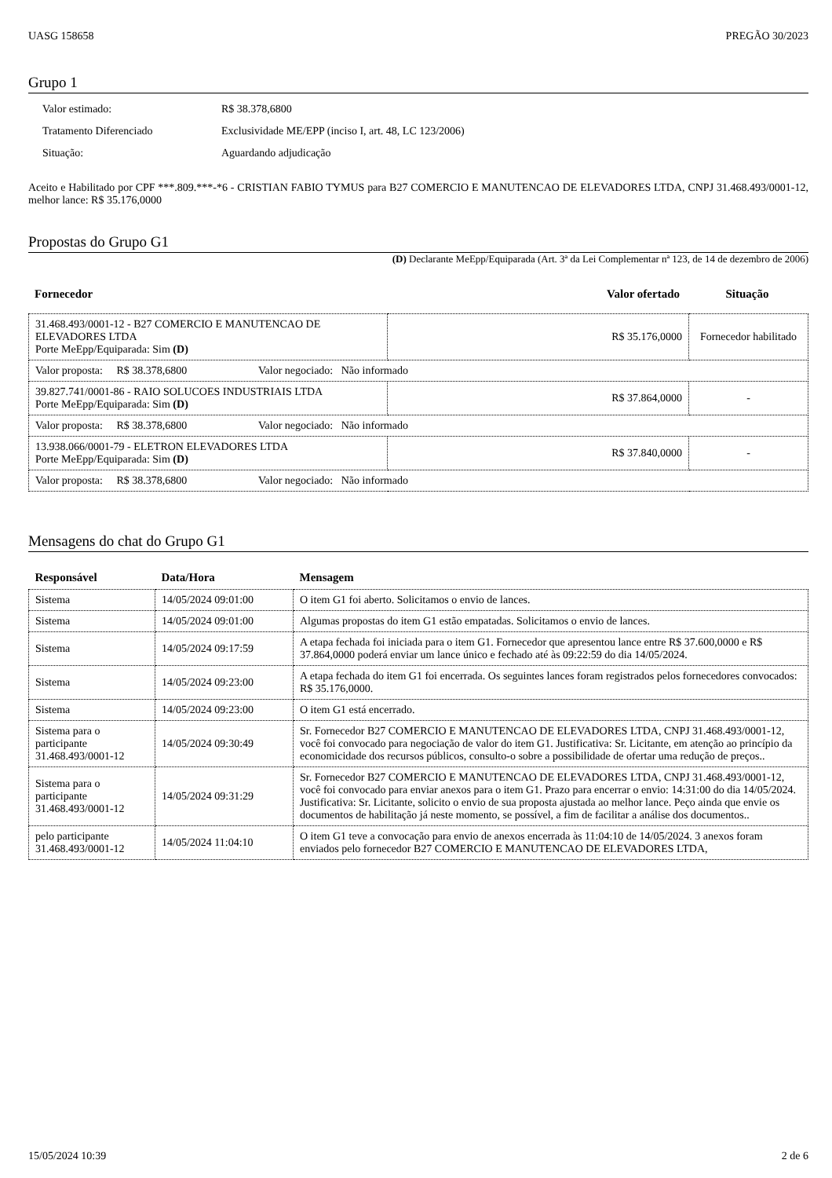UASG 158658 PREGÃO 30/2023
Grupo 1
| Valor estimado: | R$ 38.378,6800 |
| Tratamento Diferenciado | Exclusividade ME/EPP (inciso I, art. 48, LC 123/2006) |
| Situação: | Aguardando adjudicação |
Aceito e Habilitado por CPF ***.809.***-*6 - CRISTIAN FABIO TYMUS para B27 COMERCIO E MANUTENCAO DE ELEVADORES LTDA, CNPJ 31.468.493/0001-12, melhor lance: R$ 35.176,0000
Propostas do Grupo G1
(D) Declarante MeEpp/Equiparada (Art. 3ª da Lei Complementar nª 123, de 14 de dezembro de 2006)
| Fornecedor | Valor ofertado | Situação |
| --- | --- | --- |
| 31.468.493/0001-12 - B27 COMERCIO E MANUTENCAO DE ELEVADORES LTDA Porte MeEpp/Equiparada: Sim (D) | R$ 35.176,0000 | Fornecedor habilitado |
| Valor proposta: R$ 38.378,6800 Valor negociado: Não informado | | |
| 39.827.741/0001-86 - RAIO SOLUCOES INDUSTRIAIS LTDA Porte MeEpp/Equiparada: Sim (D) | R$ 37.864,0000 | - |
| Valor proposta: R$ 38.378,6800 Valor negociado: Não informado | | |
| 13.938.066/0001-79 - ELETRON ELEVADORES LTDA Porte MeEpp/Equiparada: Sim (D) | R$ 37.840,0000 | - |
| Valor proposta: R$ 38.378,6800 Valor negociado: Não informado | | |
Mensagens do chat do Grupo G1
| Responsável | Data/Hora | Mensagem |
| --- | --- | --- |
| Sistema | 14/05/2024 09:01:00 | O item G1 foi aberto. Solicitamos o envio de lances. |
| Sistema | 14/05/2024 09:01:00 | Algumas propostas do item G1 estão empatadas. Solicitamos o envio de lances. |
| Sistema | 14/05/2024 09:17:59 | A etapa fechada foi iniciada para o item G1. Fornecedor que apresentou lance entre R$ 37.600,0000 e R$ 37.864,0000 poderá enviar um lance único e fechado até às 09:22:59 do dia 14/05/2024. |
| Sistema | 14/05/2024 09:23:00 | A etapa fechada do item G1 foi encerrada. Os seguintes lances foram registrados pelos fornecedores convocados: R$ 35.176,0000. |
| Sistema | 14/05/2024 09:23:00 | O item G1 está encerrado. |
| Sistema para o participante 31.468.493/0001-12 | 14/05/2024 09:30:49 | Sr. Fornecedor B27 COMERCIO E MANUTENCAO DE ELEVADORES LTDA, CNPJ 31.468.493/0001-12, você foi convocado para negociação de valor do item G1. Justificativa: Sr. Licitante, em atenção ao princípio da economicidade dos recursos públicos, consulto-o sobre a possibilidade de ofertar uma redução de preços.. |
| Sistema para o participante 31.468.493/0001-12 | 14/05/2024 09:31:29 | Sr. Fornecedor B27 COMERCIO E MANUTENCAO DE ELEVADORES LTDA, CNPJ 31.468.493/0001-12, você foi convocado para enviar anexos para o item G1. Prazo para encerrar o envio: 14:31:00 do dia 14/05/2024. Justificativa: Sr. Licitante, solicito o envio de sua proposta ajustada ao melhor lance. Peço ainda que envie os documentos de habilitação já neste momento, se possível, a fim de facilitar a análise dos documentos.. |
| pelo participante 31.468.493/0001-12 | 14/05/2024 11:04:10 | O item G1 teve a convocação para envio de anexos encerrada às 11:04:10 de 14/05/2024. 3 anexos foram enviados pelo fornecedor B27 COMERCIO E MANUTENCAO DE ELEVADORES LTDA, |
15/05/2024 10:39 2 de 6